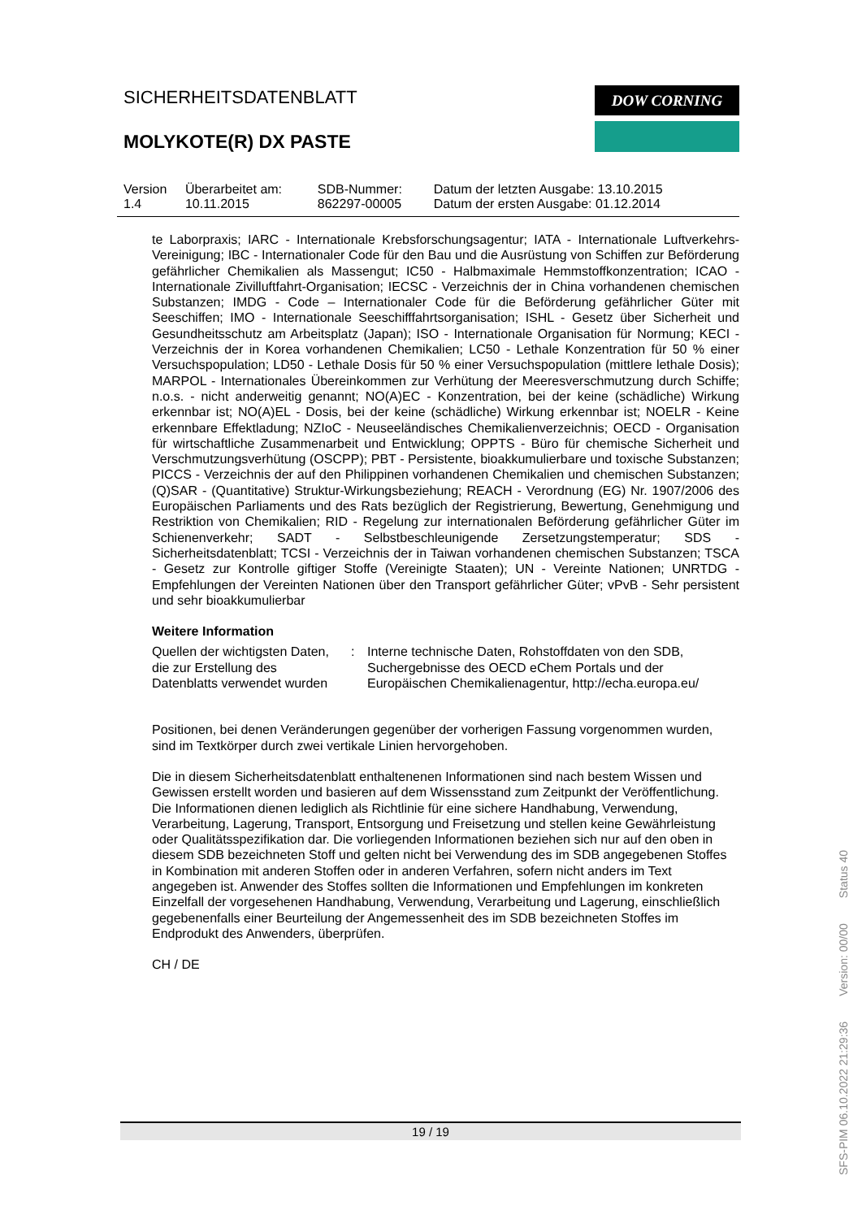SICHERHEITSDATENBLATT
MOLYKOTE(R) DX PASTE
DOW CORNING
| Version 1.4 | Überarbeitet am: 10.11.2015 | SDB-Nummer: 862297-00005 | Datum der letzten Ausgabe: 13.10.2015 Datum der ersten Ausgabe: 01.12.2014 |
te Laborpraxis; IARC - Internationale Krebsforschungsagentur; IATA - Internationale Luftverkehrs-Vereinigung; IBC - Internationaler Code für den Bau und die Ausrüstung von Schiffen zur Beförderung gefährlicher Chemikalien als Massengut; IC50 - Halbmaximale Hemmstoffkonzentration; ICAO - Internationale Zivilluftfahrt-Organisation; IECSC - Verzeichnis der in China vorhandenen chemischen Substanzen; IMDG - Code – Internationaler Code für die Beförderung gefährlicher Güter mit Seeschiffen; IMO - Internationale Seeschifffahrtsorganisation; ISHL - Gesetz über Sicherheit und Gesundheitsschutz am Arbeitsplatz (Japan); ISO - Internationale Organisation für Normung; KECI - Verzeichnis der in Korea vorhandenen Chemikalien; LC50 - Lethale Konzentration für 50 % einer Versuchspopulation; LD50 - Lethale Dosis für 50 % einer Versuchspopulation (mittlere lethale Dosis); MARPOL - Internationales Übereinkommen zur Verhütung der Meeresverschmutzung durch Schiffe; n.o.s. - nicht anderweitig genannt; NO(A)EC - Konzentration, bei der keine (schädliche) Wirkung erkennbar ist; NO(A)EL - Dosis, bei der keine (schädliche) Wirkung erkennbar ist; NOELR - Keine erkennbare Effektladung; NZIoC - Neuseeländisches Chemikalienverzeichnis; OECD - Organisation für wirtschaftliche Zusammenarbeit und Entwicklung; OPPTS - Büro für chemische Sicherheit und Verschmutzungsverhütung (OSCPP); PBT - Persistente, bioakkumulierbare und toxische Substanzen; PICCS - Verzeichnis der auf den Philippinen vorhandenen Chemikalien und chemischen Substanzen; (Q)SAR - (Quantitative) Struktur-Wirkungsbeziehung; REACH - Verordnung (EG) Nr. 1907/2006 des Europäischen Parliaments und des Rats bezüglich der Registrierung, Bewertung, Genehmigung und Restriktion von Chemikalien; RID - Regelung zur internationalen Beförderung gefährlicher Güter im Schienenverkehr; SADT - Selbstbeschleunigende Zersetzungstemperatur; SDS - Sicherheitsdatenblatt; TCSI - Verzeichnis der in Taiwan vorhandenen chemischen Substanzen; TSCA - Gesetz zur Kontrolle giftiger Stoffe (Vereinigte Staaten); UN - Vereinte Nationen; UNRTDG - Empfehlungen der Vereinten Nationen über den Transport gefährlicher Güter; vPvB - Sehr persistent und sehr bioakkumulierbar
Weitere Information
| Quellen der wichtigsten Daten, die zur Erstellung des Datenblatts verwendet wurden | : | Interne technische Daten, Rohstoffdaten von den SDB, Suchergebnisse des OECD eChem Portals und der Europäischen Chemikalienagentur, http://echa.europa.eu/ |
Positionen, bei denen Veränderungen gegenüber der vorherigen Fassung vorgenommen wurden, sind im Textkörper durch zwei vertikale Linien hervorgehoben.
Die in diesem Sicherheitsdatenblatt enthaltenenen Informationen sind nach bestem Wissen und Gewissen erstellt worden und basieren auf dem Wissensstand zum Zeitpunkt der Veröffentlichung. Die Informationen dienen lediglich als Richtlinie für eine sichere Handhabung, Verwendung, Verarbeitung, Lagerung, Transport, Entsorgung und Freisetzung und stellen keine Gewährleistung oder Qualitätsspezifikation dar. Die vorliegenden Informationen beziehen sich nur auf den oben in diesem SDB bezeichneten Stoff und gelten nicht bei Verwendung des im SDB angegebenen Stoffes in Kombination mit anderen Stoffen oder in anderen Verfahren, sofern nicht anders im Text angegeben ist. Anwender des Stoffes sollten die Informationen und Empfehlungen im konkreten Einzelfall der vorgesehenen Handhabung, Verwendung, Verarbeitung und Lagerung, einschließlich gegebenenfalls einer Beurteilung der Angemessenheit des im SDB bezeichneten Stoffes im Endprodukt des Anwenders, überprüfen.
CH / DE
19 / 19
SFS-PIM 06.10.2022 21:29:36 Version: 00/00 Status 40